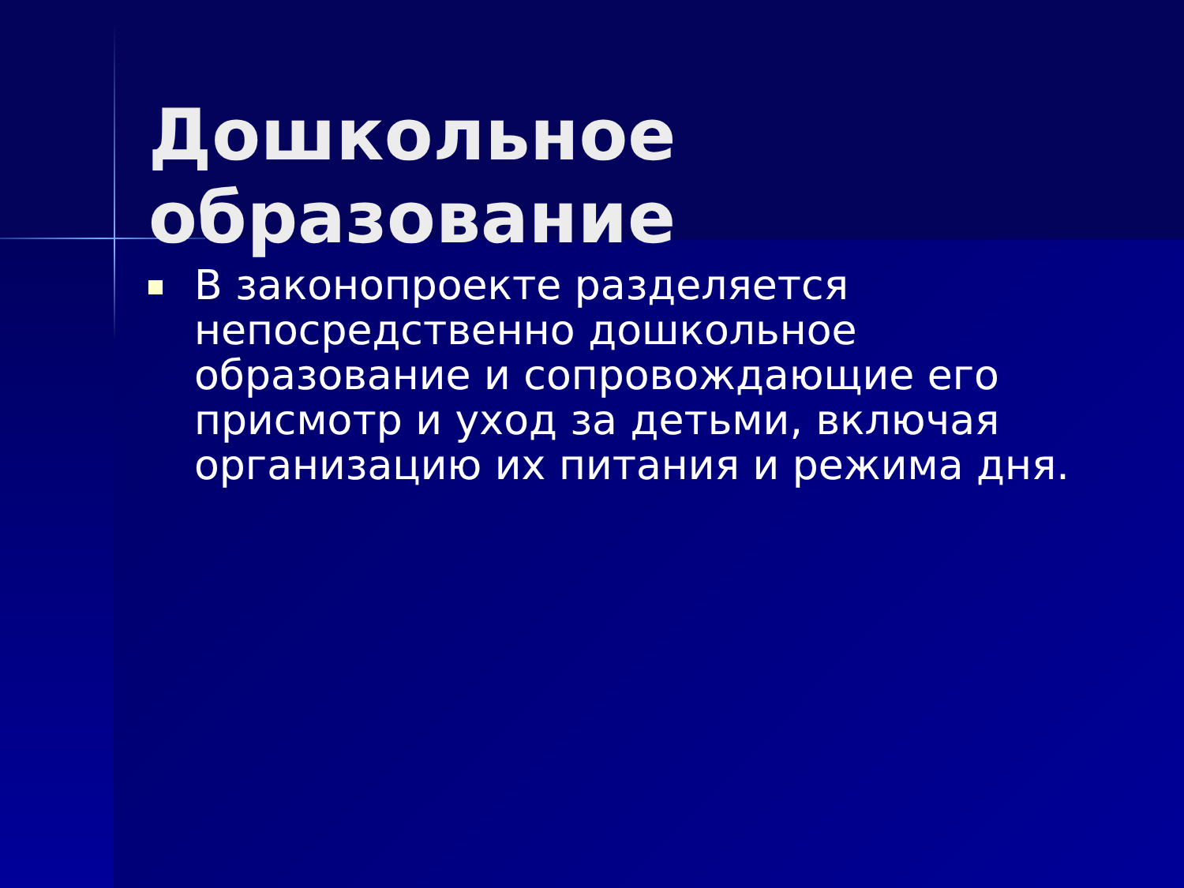Дошкольное образование
В законопроекте разделяется непосредственно дошкольное образование и сопровождающие его присмотр и уход за детьми, включая организацию их питания и режима дня.